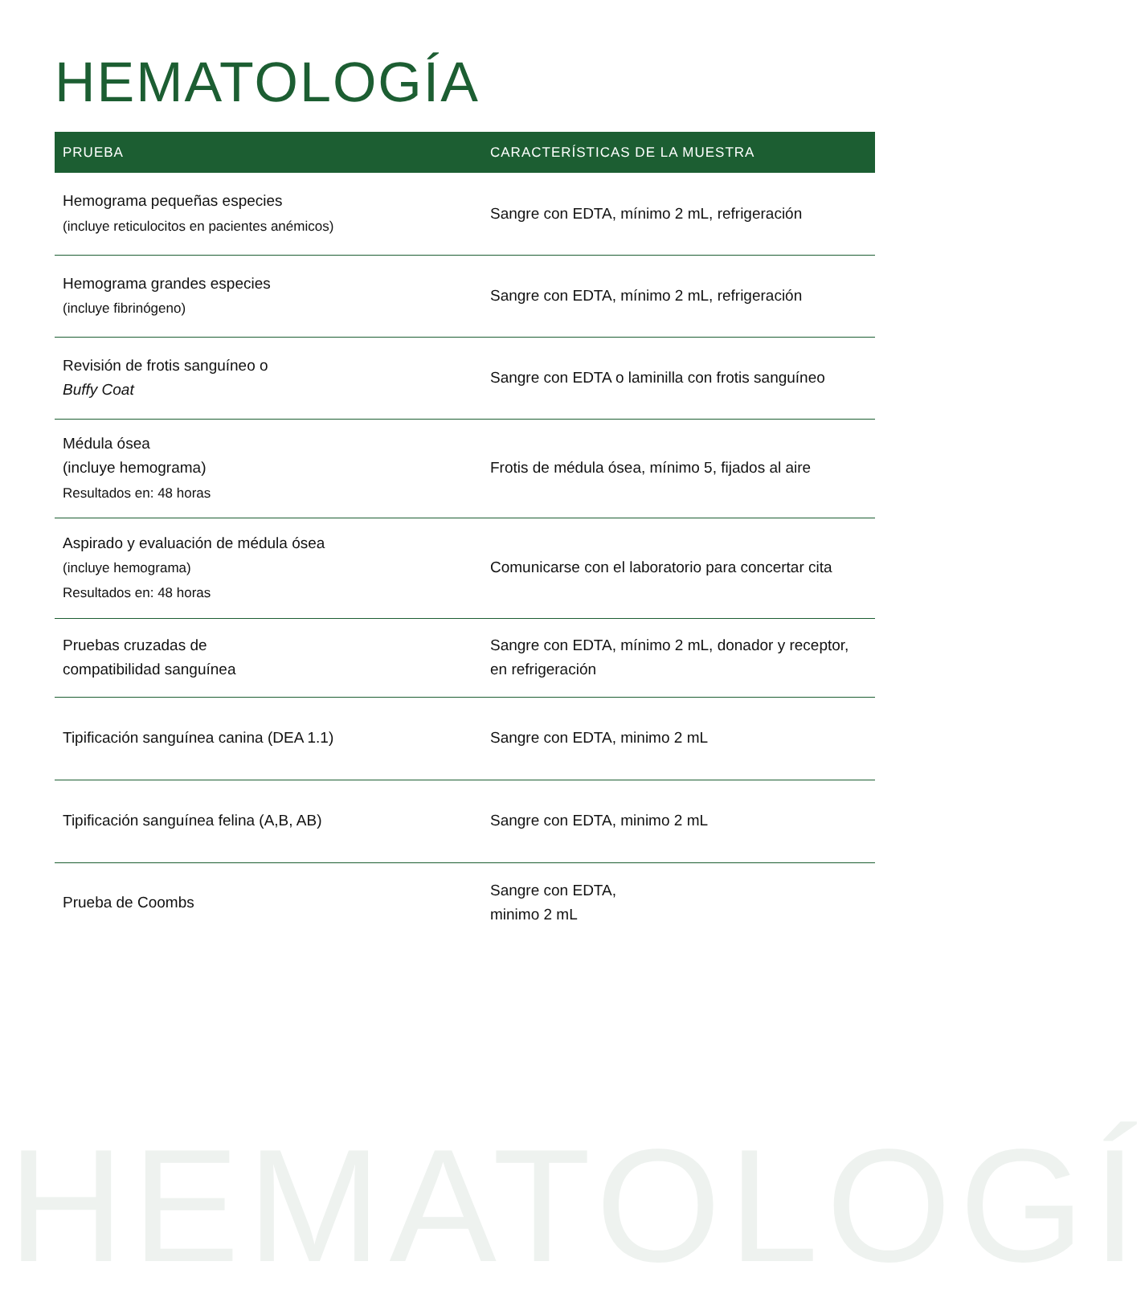HEMATOLOGÍA
| PRUEBA | CARACTERÍSTICAS DE LA MUESTRA |
| --- | --- |
| Hemograma pequeñas especies (incluye reticulocitos en pacientes anémicos) | Sangre con EDTA, mínimo 2 mL, refrigeración |
| Hemograma grandes especies (incluye fibrinógeno) | Sangre con EDTA, mínimo 2 mL, refrigeración |
| Revisión de frotis sanguíneo o Buffy Coat | Sangre con EDTA o laminilla con frotis sanguíneo |
| Médula ósea (incluye hemograma) Resultados en: 48 horas | Frotis de médula ósea, mínimo 5, fijados al aire |
| Aspirado y evaluación de médula ósea (incluye hemograma) Resultados en: 48 horas | Comunicarse con el laboratorio para concertar cita |
| Pruebas cruzadas de compatibilidad sanguínea | Sangre con EDTA, mínimo 2 mL, donador y receptor, en refrigeración |
| Tipificación sanguínea canina (DEA 1.1) | Sangre con EDTA, minimo 2 mL |
| Tipificación sanguínea felina (A,B, AB) | Sangre con EDTA, minimo 2 mL |
| Prueba de Coombs | Sangre con EDTA, minimo 2 mL |
HEMATOLOGÍ